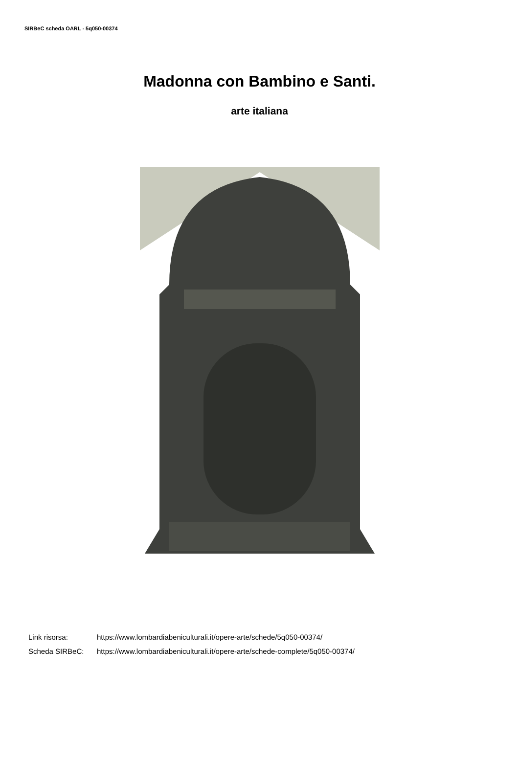SIRBeC scheda OARL - 5q050-00374
Madonna con Bambino e Santi.
arte italiana
Link risorsa: https://www.lombardiabeniculturali.it/opere-arte/schede/5q050-00374/
Scheda SIRBeC: https://www.lombardiabeniculturali.it/opere-arte/schede-complete/5q050-00374/